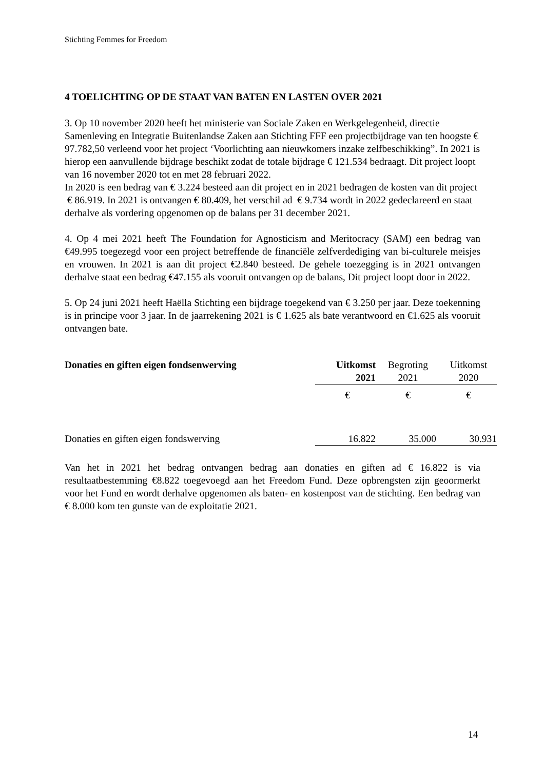Stichting Femmes for Freedom
4 TOELICHTING OP DE STAAT VAN BATEN EN LASTEN OVER 2021
3. Op 10 november 2020 heeft het ministerie van Sociale Zaken en Werkgelegenheid, directie Samenleving en Integratie Buitenlandse Zaken aan Stichting FFF een projectbijdrage van ten hoogste € 97.782,50 verleend voor het project ‘Voorlichting aan nieuwkomers inzake zelfbeschikking”. In 2021 is hierop een aanvullende bijdrage beschikt zodat de totale bijdrage € 121.534 bedraagt. Dit project loopt van 16 november 2020 tot en met 28 februari 2022.
In 2020 is een bedrag van € 3.224 besteed aan dit project en in 2021 bedragen de kosten van dit project € 86.919. In 2021 is ontvangen € 80.409, het verschil ad € 9.734 wordt in 2022 gedeclareerd en staat derhalve als vordering opgenomen op de balans per 31 december 2021.
4. Op 4 mei 2021 heeft The Foundation for Agnosticism and Meritocracy (SAM) een bedrag van €49.995 toegezegd voor een project betreffende de financiële zelfverdediging van bi-culturele meisjes en vrouwen. In 2021 is aan dit project €2.840 besteed. De gehele toezegging is in 2021 ontvangen derhalve staat een bedrag €47.155 als vooruit ontvangen op de balans, Dit project loopt door in 2022.
5. Op 24 juni 2021 heeft Haëlla Stichting een bijdrage toegekend van € 3.250 per jaar. Deze toekenning is in principe voor 3 jaar. In de jaarrekening 2021 is € 1.625 als bate verantwoord en €1.625 als vooruit ontvangen bate.
| Donaties en giften eigen fondsenwerving | Uitkomst 2021 | Begroting 2021 | Uitkomst 2020 |
| | € | € | € |
| Donaties en giften eigen fondswerving | 16.822 | 35.000 | 30.931 |
Van het in 2021 het bedrag ontvangen bedrag aan donaties en giften ad € 16.822 is via resultaatbestemming €8.822 toegevoegd aan het Freedom Fund. Deze opbrengsten zijn geoormerkt voor het Fund en wordt derhalve opgenomen als baten- en kostenpost van de stichting. Een bedrag van € 8.000 kom ten gunste van de exploitatie 2021.
14